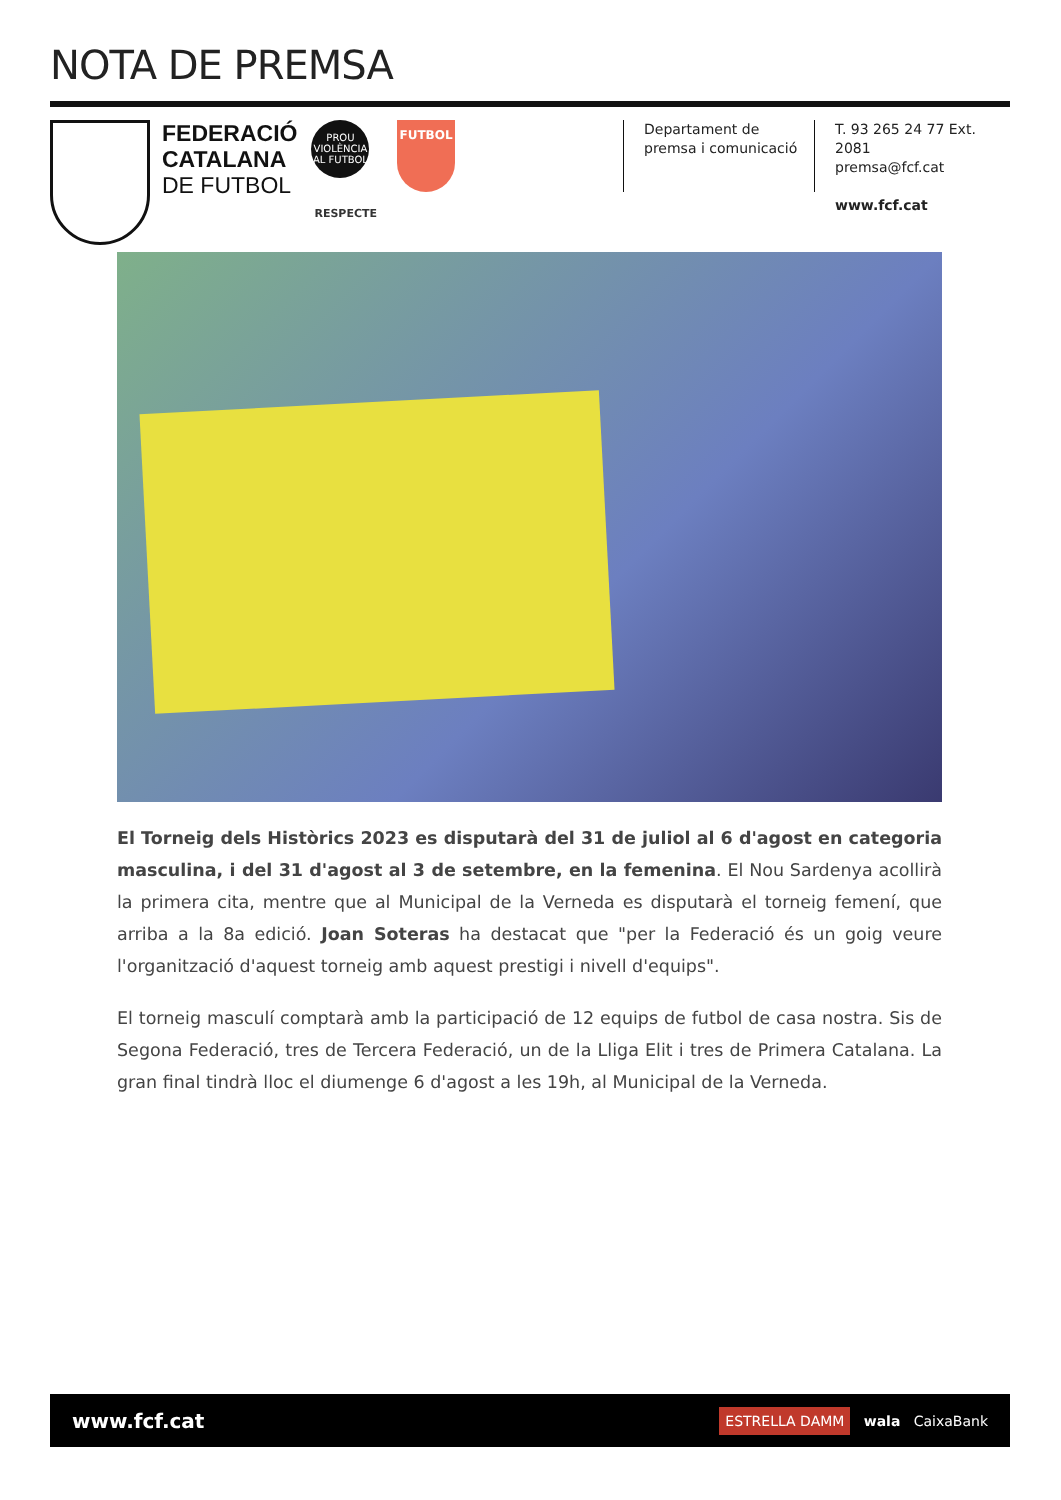NOTA DE PREMSA
FEDERACIÓ
CATALANA
DE FUTBOL
PROU VIOLÈNCIA AL FUTBOL
.
RESPECTE
FUTBOL
Departament de
premsa i comunicació
T. 93 265 24 77 Ext. 2081
premsa@fcf.cat
www.fcf.cat
El Torneig dels Històrics 2023 es disputarà del 31 de juliol al 6 d'agost en categoria masculina, i del 31 d'agost al 3 de setembre, en la femenina. El Nou Sardenya acollirà la primera cita, mentre que al Municipal de la Verneda es disputarà el torneig femení, que arriba a la 8a edició. Joan Soteras ha destacat que "per la Federació és un goig veure l'organització d'aquest torneig amb aquest prestigi i nivell d'equips".
El torneig masculí comptarà amb la participació de 12 equips de futbol de casa nostra. Sis de Segona Federació, tres de Tercera Federació, un de la Lliga Elit i tres de Primera Catalana. La gran final tindrà lloc el diumenge 6 d'agost a les 19h, al Municipal de la Verneda.
www.fcf.cat ESTRELLA DAMM wala CaixaBank